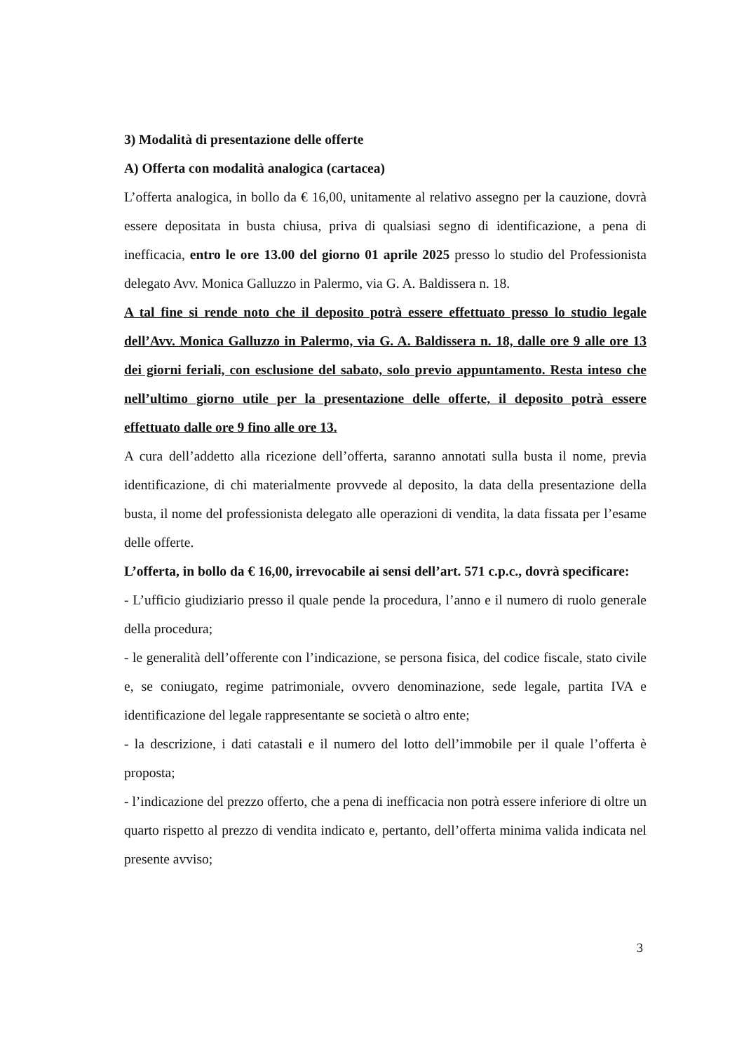3) Modalità di presentazione delle offerte
A) Offerta con modalità analogica (cartacea)
L’offerta analogica, in bollo da € 16,00, unitamente al relativo assegno per la cauzione, dovrà essere depositata in busta chiusa, priva di qualsiasi segno di identificazione, a pena di inefficacia, entro le ore 13.00 del giorno 01 aprile 2025 presso lo studio del Professionista delegato Avv. Monica Galluzzo in Palermo, via G. A. Baldissera n. 18.
A tal fine si rende noto che il deposito potrà essere effettuato presso lo studio legale dell’Avv. Monica Galluzzo in Palermo, via G. A. Baldissera n. 18, dalle ore 9 alle ore 13 dei giorni feriali, con esclusione del sabato, solo previo appuntamento. Resta inteso che nell’ultimo giorno utile per la presentazione delle offerte, il deposito potrà essere effettuato dalle ore 9 fino alle ore 13.
A cura dell’addetto alla ricezione dell’offerta, saranno annotati sulla busta il nome, previa identificazione, di chi materialmente provvede al deposito, la data della presentazione della busta, il nome del professionista delegato alle operazioni di vendita, la data fissata per l’esame delle offerte.
L’offerta, in bollo da € 16,00, irrevocabile ai sensi dell’art. 571 c.p.c., dovrà specificare:
- L’ufficio giudiziario presso il quale pende la procedura, l’anno e il numero di ruolo generale della procedura;
- le generalità dell’offerente con l’indicazione, se persona fisica, del codice fiscale, stato civile e, se coniugato, regime patrimoniale, ovvero denominazione, sede legale, partita IVA e identificazione del legale rappresentante se società o altro ente;
- la descrizione, i dati catastali e il numero del lotto dell’immobile per il quale l’offerta è proposta;
- l’indicazione del prezzo offerto, che a pena di inefficacia non potrà essere inferiore di oltre un quarto rispetto al prezzo di vendita indicato e, pertanto, dell’offerta minima valida indicata nel presente avviso;
3